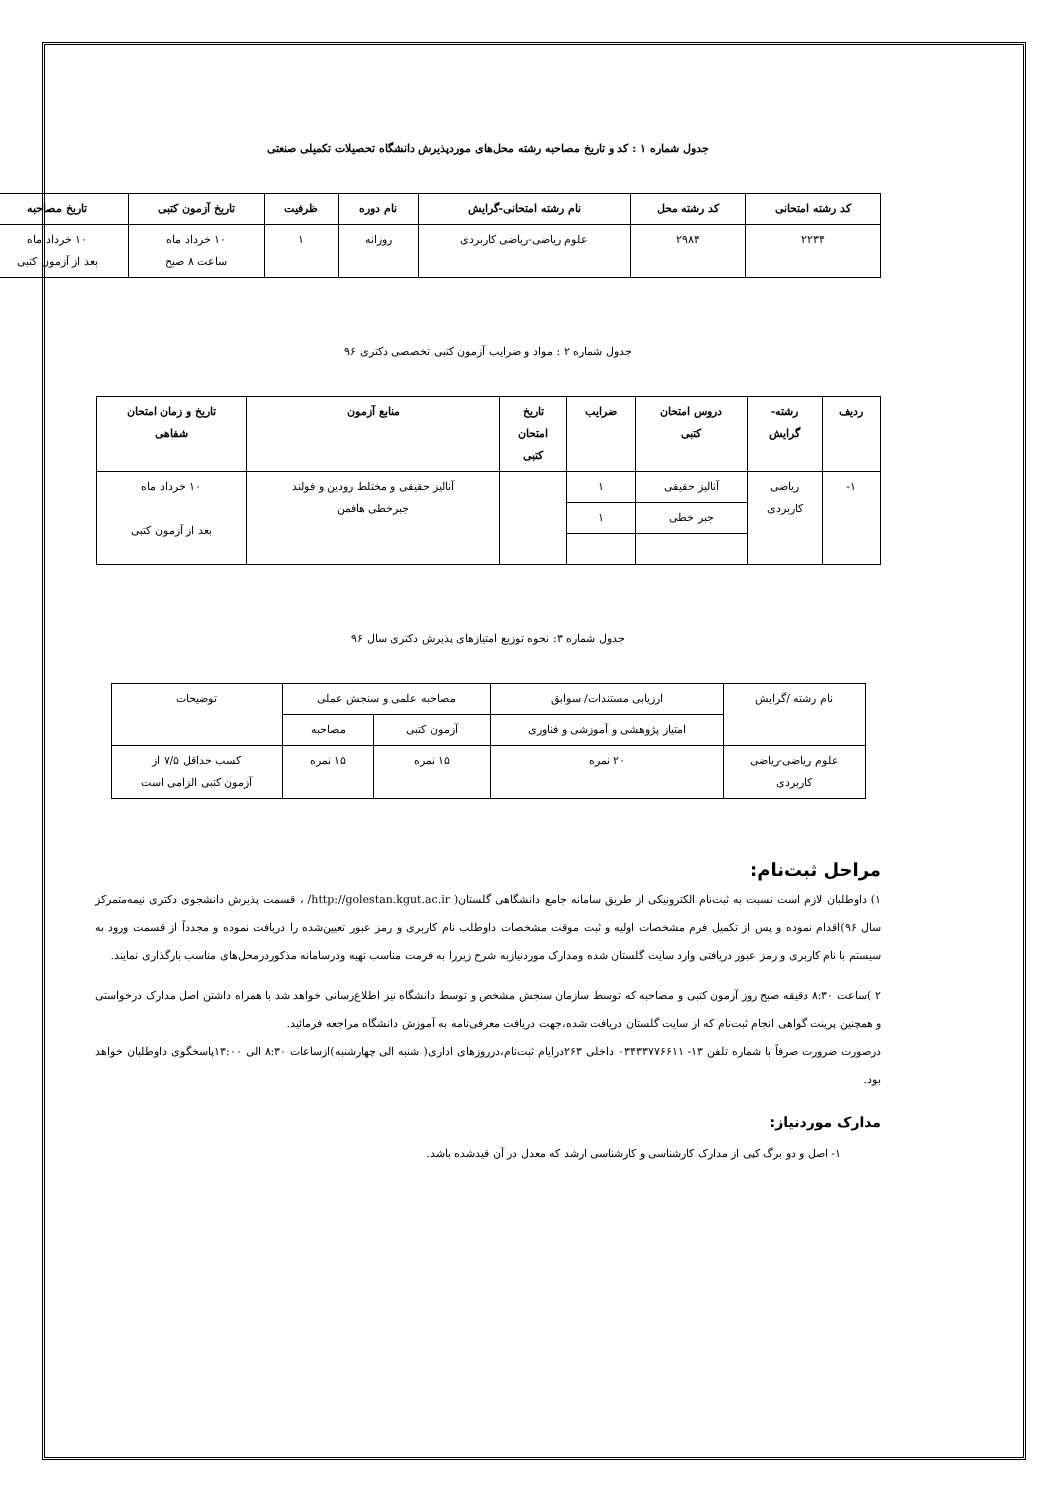جدول شماره ۱ : کد و تاریخ مصاحبه رشته محل‌های موردپذیرش دانشگاه تحصیلات تکمیلی صنعتی
| کد رشته امتحانی | کد رشته محل | نام رشته امتحانی-گرایش | نام دوره | ظرفیت | تاریخ آزمون کتبی | تاریخ مصاحبه |
| --- | --- | --- | --- | --- | --- | --- |
| ۲۲۳۴ | ۲۹۸۴ | علوم ریاضی-ریاضی کاربردی | روزانه | ۱ | ۱۰ خرداد ماه ساعت ۸ صبح | ۱۰ خرداد ماه بعد از آزمون کتبی |
جدول شماره ۲ : مواد و ضرایب آزمون کتبی تخصصی دکتری ۹۶
| ردیف | رشته- گرایش | دروس امتحان کتبی | ضرایب | تاریخ امتحان کتبی | منابع آزمون | تاریخ و زمان امتحان شفاهی |
| --- | --- | --- | --- | --- | --- | --- |
| ۱- | ریاضی کاربردی | آنالیز حقیقی | ۱ | | آنالیز حقیقی و مختلط رودین و فولند جبرخطی هافمن | ۱۰ خرداد ماه بعد از آزمون کتبی |
| | | جبر خطی | ۱ | | | |
جدول شماره ۳: نحوه توزیع امتیازهای پذیرش دکتری سال ۹۶
| نام رشته /گرایش | ارزیابی مستندات/ سوابق | مصاحبه علمی و سنجش عملی | | توضیحات |
| | امتیاز پژوهشی و آموزشی و فناوری | آزمون کتبی | مصاحبه | |
| علوم ریاضی-ریاضی کاربردی | ۲۰ نمره | ۱۵ نمره | ۱۵ نمره | کسب حداقل ۷/۵ از آزمون کتبی الزامی است |
مراحل ثبت‌نام:
۱) داوطلبان لازم است نسبت به ثبت‌نام الکترونیکی از طریق سامانه جامع دانشگاهی گلستان( http://golestan.kgut.ac.ir/ ، قسمت پذیرش دانشجوی دکتری نیمه‌متمرکز سال ۹۶)اقدام نموده و پس از تکمیل فرم مشخصات اولیه و ثبت موقت مشخصات داوطلب نام کاربری و رمز عبور تعیین‌شده را دریافت نموده و مجدداً از قسمت ورود به سیستم با نام کاربری و رمز عبور دریافتی وارد سایت گلستان شده ومدارک موردنیازبه شرح زیررا به فرمت مناسب تهیه ودرسامانه مذکوردرمحل‌های مناسب بارگذاری نمایند.
۲ )ساعت ۸:۳۰ دقیقه صبح روز آزمون کتبی و مصاحبه که توسط سازمان سنجش مشخص و توسط دانشگاه نیز اطلاع‌رسانی خواهد شد با همراه داشتن اصل مدارک درخواستی و همچنین پرینت گواهی انجام ثبت‌نام که از سایت گلستان دریافت شده،جهت دریافت معرفی‌نامه به آموزش دانشگاه مراجعه فرمائید.
درصورت ضرورت صرفاً با شماره تلفن ۱۳- ۰۳۴۳۳۷۷۶۶۱۱ داخلی ۲۶۳درایام ثبت‌نام،درروزهای اداری( شنبه الی چهارشنبه)ازساعات ۸:۳۰ الی ۱۳:۰۰پاسخگوی داوطلبان خواهد بود.
مدارک موردنیاز:
۱- اصل و دو برگ کپی از مدارک کارشناسی و کارشناسی ارشد که معدل در آن قیدشده باشد.